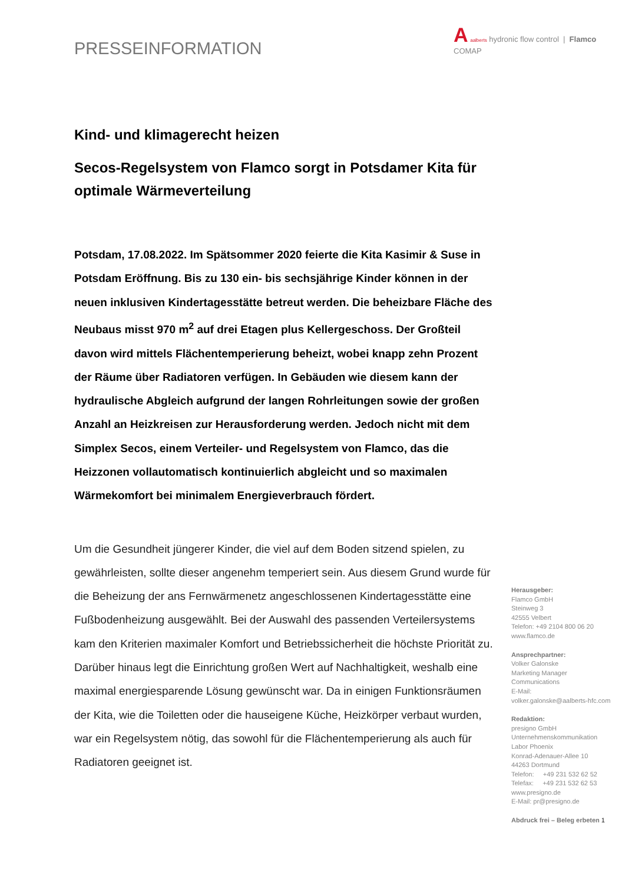PRESSEINFORMATION
A aalberts hydronic flow control | Flamco COMAP
Kind- und klimagerecht heizen
Secos-Regelsystem von Flamco sorgt in Potsdamer Kita für optimale Wärmeverteilung
Potsdam, 17.08.2022. Im Spätsommer 2020 feierte die Kita Kasimir & Suse in Potsdam Eröffnung. Bis zu 130 ein- bis sechsjährige Kinder können in der neuen inklusiven Kindertagesstätte betreut werden. Die beheizbare Fläche des Neubaus misst 970 m<sup>2</sup> auf drei Etagen plus Kellergeschoss. Der Großteil davon wird mittels Flächentemperierung beheizt, wobei knapp zehn Prozent der Räume über Radiatoren verfügen. In Gebäuden wie diesem kann der hydraulische Abgleich aufgrund der langen Rohrleitungen sowie der großen Anzahl an Heizkreisen zur Herausforderung werden. Jedoch nicht mit dem Simplex Secos, einem Verteiler- und Regelsystem von Flamco, das die Heizzonen vollautomatisch kontinuierlich abgleicht und so maximalen Wärmekomfort bei minimalem Energieverbrauch fördert.
Um die Gesundheit jüngerer Kinder, die viel auf dem Boden sitzend spielen, zu gewährleisten, sollte dieser angenehm temperiert sein. Aus diesem Grund wurde für die Beheizung der ans Fernwärmenetz angeschlossenen Kindertagesstätte eine Fußbodenheizung ausgewählt. Bei der Auswahl des passenden Verteilersystems kam den Kriterien maximaler Komfort und Betriebssicherheit die höchste Priorität zu. Darüber hinaus legt die Einrichtung großen Wert auf Nachhaltigkeit, weshalb eine maximal energiesparende Lösung gewünscht war. Da in einigen Funktionsräumen der Kita, wie die Toiletten oder die hauseigene Küche, Heizkörper verbaut wurden, war ein Regelsystem nötig, das sowohl für die Flächentemperierung als auch für Radiatoren geeignet ist.
Herausgeber:
Flamco GmbH
Steinweg 3
42555 Velbert
Telefon: +49 2104 800 06 20
www.flamco.de
Ansprechpartner:
Volker Galonske
Marketing Manager
Communications
E-Mail:
volker.galonske@aalberts-hfc.com
Redaktion:
presigno GmbH
Unternehmenskommunikation
Labor Phoenix
Konrad-Adenauer-Allee 10
44263 Dortmund
Telefon: +49 231 532 62 52
Telefax: +49 231 532 62 53
www.presigno.de
E-Mail: pr@presigno.de
Abdruck frei – Beleg erbeten 1